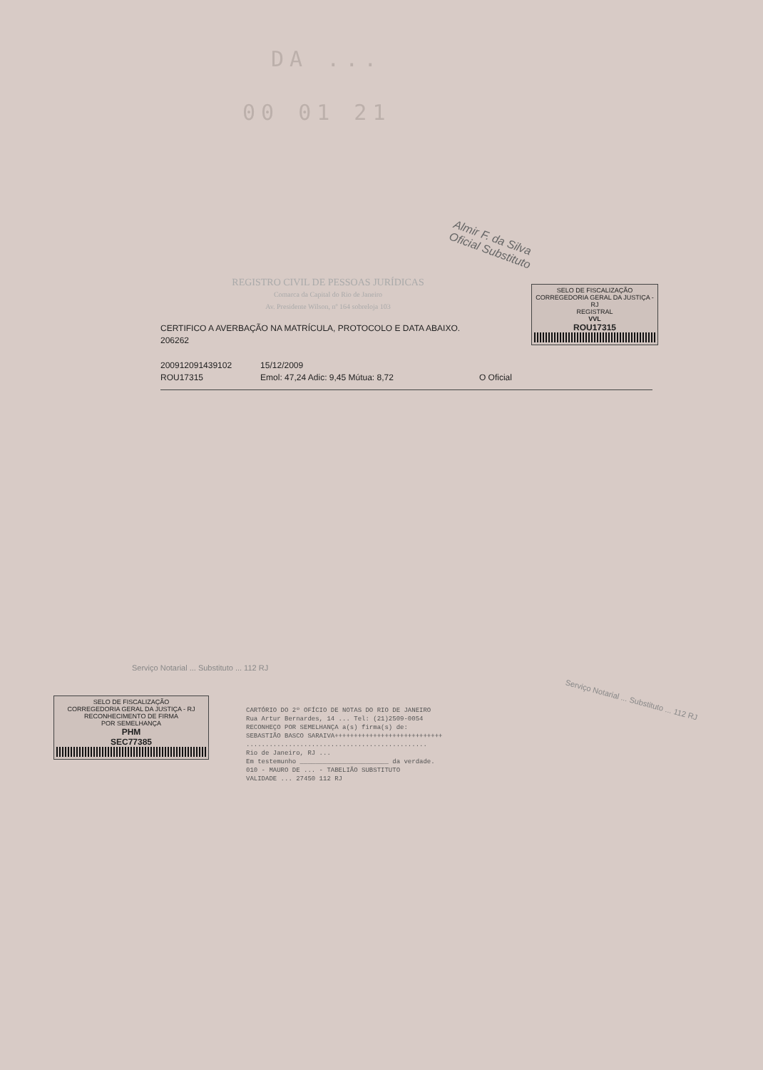DA ...
00 01 21
Almir F. da Silva
Oficial Substituto
REGISTRO CIVIL DE PESSOAS JURÍDICAS
Comarca da Capital do Rio de Janeiro
Av. Presidente Wilson, nº 164 sobreloja 103
CERTIFICO A AVERBAÇÃO NA MATRÍCULA, PROTOCOLO E DATA ABAIXO.
206262
200912091439102
ROU17315
15/12/2009
Emol: 47,24 Adic: 9,45 Mútua: 8,72
O Oficial
SELO DE FISCALIZAÇÃO
CORREGEDORIA GERAL DA JUSTIÇA - RJ
REGISTRAL
VVL
ROU17315
SELO DE FISCALIZAÇÃO
CORREGEDORIA GERAL DA JUSTIÇA - RJ
RECONHECIMENTO DE FIRMA
POR SEMELHANÇA
PHM
SEC77385
Serviço Notarial ... Substituto ... 112 RJ
CARTÓRIO DO 2º OFÍCIO DE NOTAS DO RIO DE JANEIRO
Rua Artur Bernardes, 14 ... Tel: (21)2509-0054
RECONHEÇO POR SEMELHANÇA a(s) firma(s) de:
SEBASTIÃO BASCO SARAIVA++++++++++++++++++++++++++++
...............................................
Rio de Janeiro, RJ ...
Em testemunho _______________________ da verdade.
010 - MAURO DE ... - TABELIÃO SUBSTITUTO
VALIDADE ... 27450 112 RJ
Serviço Notarial ... Substituto ... 112 RJ